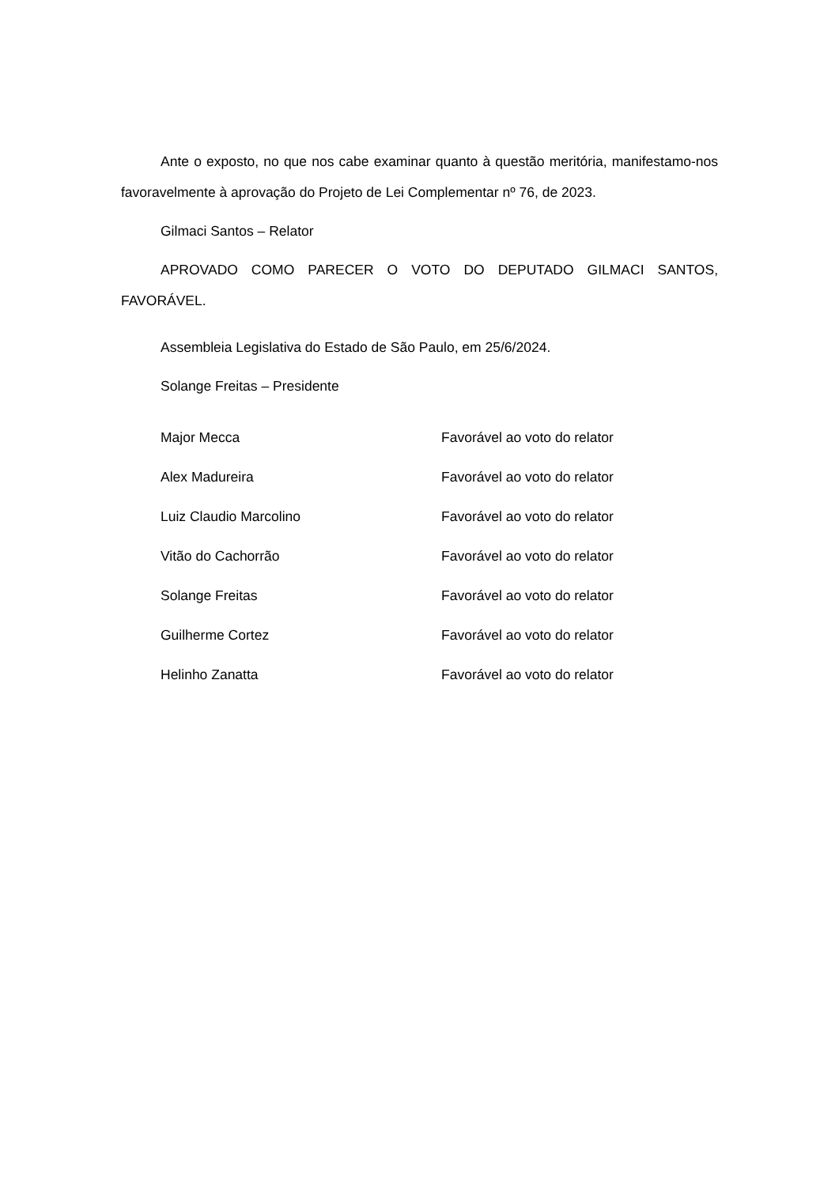Ante o exposto, no que nos cabe examinar quanto à questão meritória, manifestamo-nos favoravelmente à aprovação do Projeto de Lei Complementar nº 76, de 2023.
Gilmaci Santos – Relator
APROVADO COMO PARECER O VOTO DO DEPUTADO GILMACI SANTOS, FAVORÁVEL.
Assembleia Legislativa do Estado de São Paulo, em 25/6/2024.
Solange Freitas – Presidente
| Major Mecca | Favorável ao voto do relator |
| Alex Madureira | Favorável ao voto do relator |
| Luiz Claudio Marcolino | Favorável ao voto do relator |
| Vitão do Cachorrão | Favorável ao voto do relator |
| Solange Freitas | Favorável ao voto do relator |
| Guilherme Cortez | Favorável ao voto do relator |
| Helinho Zanatta | Favorável ao voto do relator |